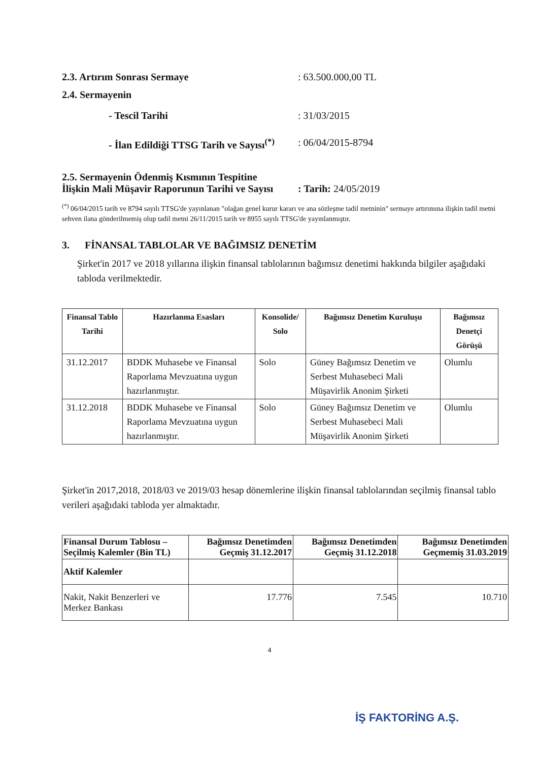2.3. Artırım Sonrası Sermaye : 63.500.000,00 TL
2.4. Sermayenin
- Tescil Tarihi : 31/03/2015
- İlan Edildiği TTSG Tarih ve Sayısı<sup>(*)</sup>
: 06/04/2015-8794
2.5. Sermayenin Ödenmiş Kısmının Tespitine
İlişkin Mali Müşavir Raporunun Tarihi ve Sayısı
: Tarih: 24/05/2019
<sup>(*)</sup> 06/04/2015 tarih ve 8794 sayılı TTSG'de yayınlanan "olağan genel kurur kararı ve ana sözleşme tadil metninin" sermaye artırımına ilişkin tadil metni sehven ilana gönderilmemiş olup tadil metni 26/11/2015 tarih ve 8955 sayılı TTSG'de yayınlanmıştır.
3. FİNANSAL TABLOLAR VE BAĞIMSIZ DENETİM
Şirket'in 2017 ve 2018 yıllarına ilişkin finansal tablolarının bağımsız denetimi hakkında bilgiler aşağıdaki tabloda verilmektedir.
| Finansal Tablo Tarihi | Hazırlanma Esasları | Konsolide/ Solo | Bağımsız Denetim Kuruluşu | Bağımsız Denetçi Görüşü |
| --- | --- | --- | --- | --- |
| 31.12.2017 | BDDK Muhasebe ve Finansal Raporlama Mevzuatına uygun hazırlanmıştır. | Solo | Güney Bağımsız Denetim ve Serbest Muhasebeci Mali Müşavirlik Anonim Şirketi | Olumlu |
| 31.12.2018 | BDDK Muhasebe ve Finansal Raporlama Mevzuatına uygun hazırlanmıştır. | Solo | Güney Bağımsız Denetim ve Serbest Muhasebeci Mali Müşavirlik Anonim Şirketi | Olumlu |
Şirket'in 2017,2018, 2018/03 ve 2019/03 hesap dönemlerine ilişkin finansal tablolarından seçilmiş finansal tablo verileri aşağıdaki tabloda yer almaktadır.
| Finansal Durum Tablosu – Seçilmiş Kalemler (Bin TL) | Bağımsız Denetimden Geçmiş 31.12.2017 | Bağımsız Denetimden Geçmiş 31.12.2018 | Bağımsız Denetimden Geçmemiş 31.03.2019 |
| --- | --- | --- | --- |
| Aktif Kalemler | | | |
| Nakit, Nakit Benzerleri ve Merkez Bankası | 17.776 | 7.545 | 10.710 |
4
İŞ FAKTORİNG A.Ş.